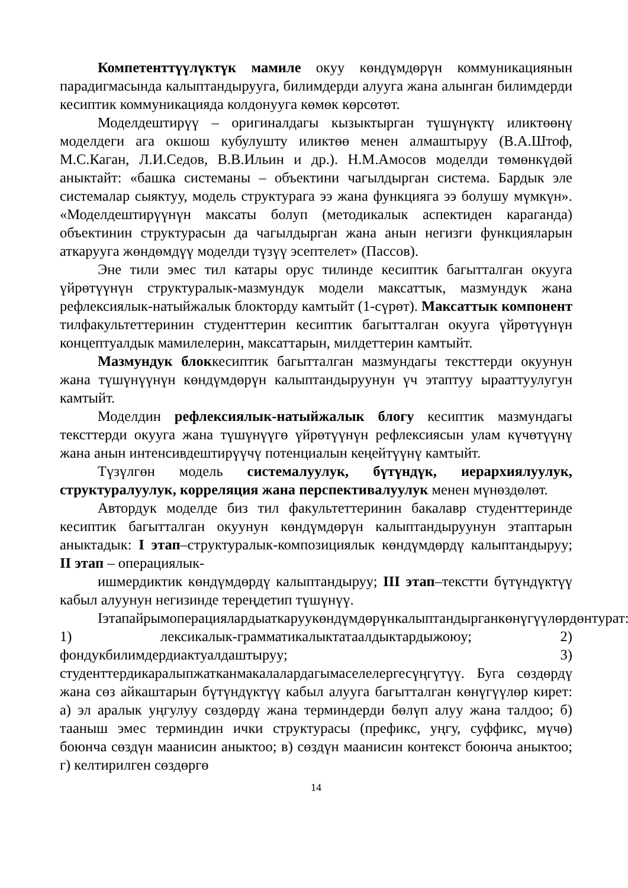Компетенттүүлүктүк мамиле окуу көндүмдөрүн коммуникация­нын парадигмасында калыптандырууга, билимдерди алууга жана алынган билимдерди кесиптик коммуникацияда колдонууга көмөк көрсөтөт.
Моделдештирүү – оригиналдагы кызыктырган түшүнүктү иликтөөнү моделдеги ага окшош кубулушту иликтөө менен алмаштыруу (В.А.Штоф, М.С.Каган, Л.И.Седов, В.В.Ильин и др.). Н.М.Амосов моделди төмөнкүдөй аныктайт: «башка системаны – объектини чагылдырган система. Бардык эле системалар сыяктуу, модель структурага ээ жана функцияга ээ болушу мүмкүн». «Моделдештирүүнүн максаты болуп (методикалык аспектиден караганда) объектинин структурасын да чагылдырган жана анын негизги функцияларын аткарууга жөндөмдүү моделди түзүү эсептелет» (Пассов).
Эне тили эмес тил катары орус тилинде кесиптик багытталган окууга үйрөтүүнүн структуралык-мазмундук модели максаттык, мазмундук жана рефлексиялык-натыйжалык блокторду камтыйт (1-сүрөт). Максаттык компонент тилфакультеттеринин студенттерин кесиптик багытталган окууга үйрөтүүнүн концептуалдык мамилелерин, максаттарын, милдеттерин камтыйт.
Мазмундук блоккесиптик багытталган мазмундагы тексттерди окуунун жана түшүнүүнүн көндүмдөрүн калыптандыруунун үч этаптуу ырааттуулугун камтыйт.
Моделдин рефлексиялык-натыйжалык блогу кесиптик мазмундагы тексттерди окууга жана түшүнүүгө үйрөтүүнүн рефлексиясын улам күчөтүүнү жана анын интенсивдештирүүчү потенциалын кеңейтүүнү камтыйт.
Түзүлгөн модель системалуулук, бүтүндүк, иерархиялуулук, структуралуулук, корреляция жана перспективалуулук менен мүнөздөлөт.
Автордук моделде биз тил факультеттеринин бакалавр студенттеринде кесиптик багытталган окуунун көндүмдөрүн калыптандыруунун этаптарын аныктадык: I этап–структуралык-композициялык көндүмдөрдү калыптандыруу; II этап – операциялык-
ишмердиктик көндүмдөрдү калыптандыруу; III этап–текстти бүтүндүктүү кабыл алуунун негизинде тереңдетип түшүнүү.
Іэтапайрымоперациялардыаткаруукөндүмдөрүнкалыптандырганкөнүгүүлөрдөнтурат: 1) лексикалык-грамматикалыктатаалдыктардыжоюу; 2) фондукбилимдердиактуалдаштыруу; 3) студенттердикаралыпжатканмакалалардагымаселелергесүңгүтүү. Буга сөздөрдү жана сөз айкаштарын бүтүндүктүү кабыл алууга багытталган көнүгүүлөр кирет: а) эл аралык уңгулуу сөздөрдү жана терминдерди бөлүп алуу жана талдоо; б) тааныш эмес терминдин ички структурасы (префикс, уңгу, суффикс, мүчө) боюнча сөздүн маанисин аныктоо; в) сөздүн маанисин контекст боюнча аныктоо; г) келтирилген сөздөргө
14